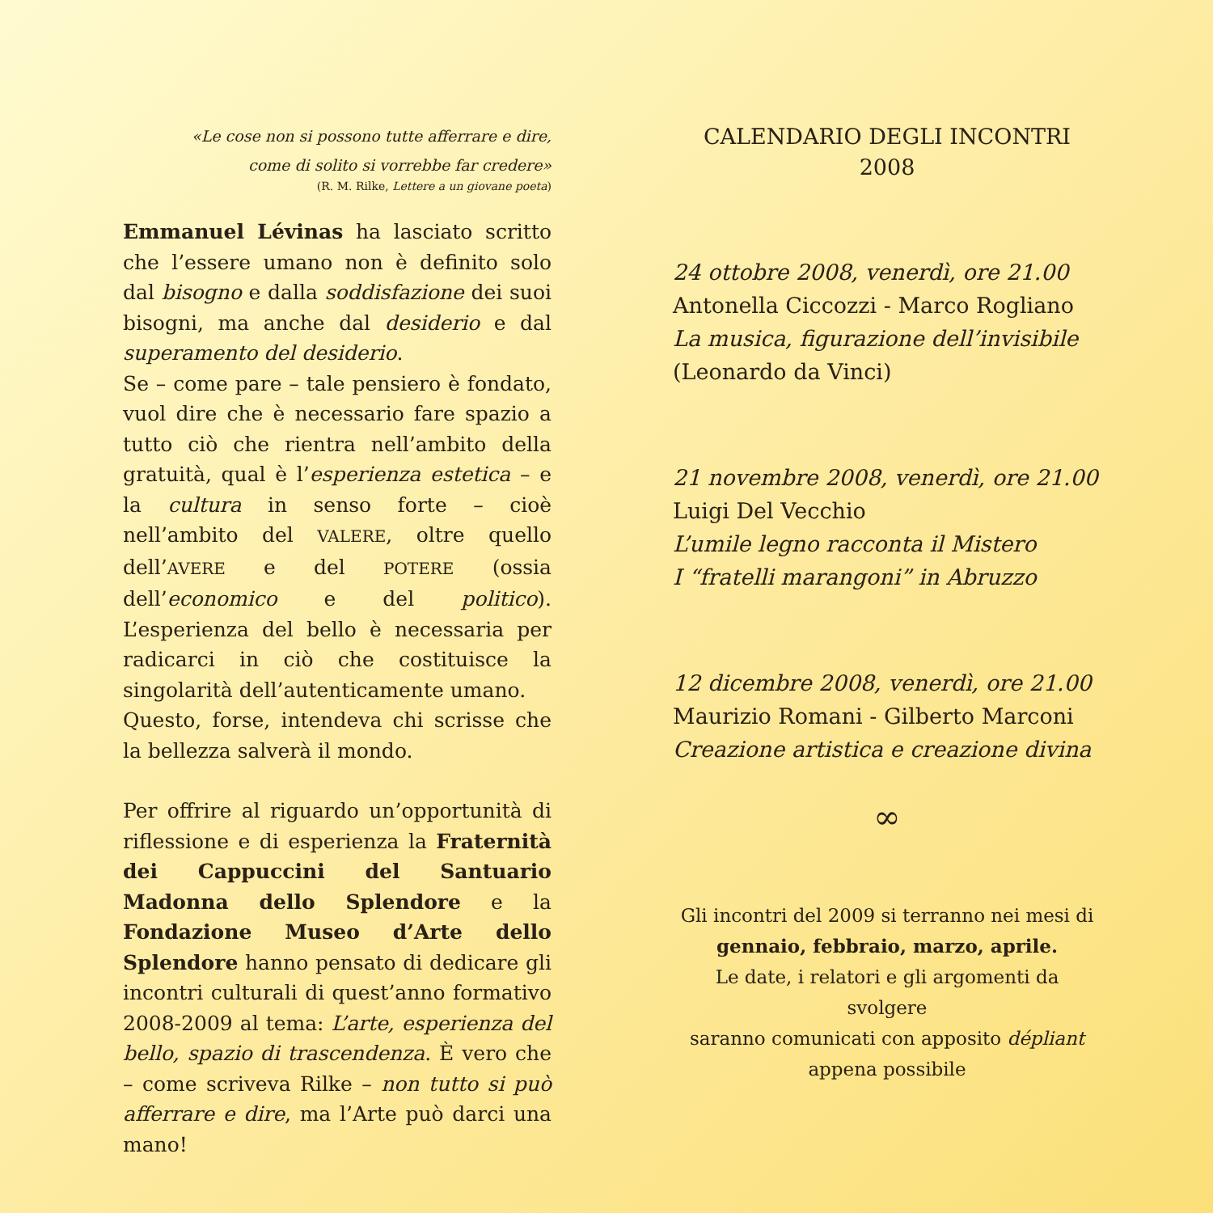«Le cose non si possono tutte afferrare e dire,
come di solito si vorrebbe far credere»
(R. M. Rilke, Lettere a un giovane poeta)
Emmanuel Lévinas ha lasciato scritto che l’essere umano non è definito solo dal bisogno e dalla soddisfazione dei suoi bisogni, ma anche dal desiderio e dal superamento del desiderio.
Se – come pare – tale pensiero è fondato, vuol dire che è necessario fare spazio a tutto ciò che rientra nell’ambito della gratuità, qual è l’esperienza estetica – e la cultura in senso forte – cioè nell’ambito del VALERE, oltre quello dell’AVERE e del POTERE (ossia dell’economico e del politico). L’esperienza del bello è necessaria per radicarci in ciò che costituisce la singolarità dell’autenticamente umano.
Questo, forse, intendeva chi scrisse che la bellezza salverà il mondo.
Per offrire al riguardo un’opportunità di riflessione e di esperienza la Fraternità dei Cappuccini del Santuario Madonna dello Splendore e la Fondazione Museo d’Arte dello Splendore hanno pensato di dedicare gli incontri culturali di quest’anno formativo 2008-2009 al tema: L’arte, esperienza del bello, spazio di trascendenza. È vero che – come scriveva Rilke – non tutto si può afferrare e dire, ma l’Arte può darci una mano!
CALENDARIO DEGLI INCONTRI
2008
24 ottobre 2008, venerdì, ore 21.00
Antonella Ciccozzi - Marco Rogliano
La musica, figurazione dell’invisibile
(Leonardo da Vinci)
21 novembre 2008, venerdì, ore 21.00
Luigi Del Vecchio
L’umile legno racconta il Mistero
I “fratelli marangoni” in Abruzzo
12 dicembre 2008, venerdì, ore 21.00
Maurizio Romani - Gilberto Marconi
Creazione artistica e creazione divina
∞
Gli incontri del 2009 si terranno nei mesi di
gennaio, febbraio, marzo, aprile.
Le date, i relatori e gli argomenti da svolgere
saranno comunicati con apposito dépliant
appena possibile